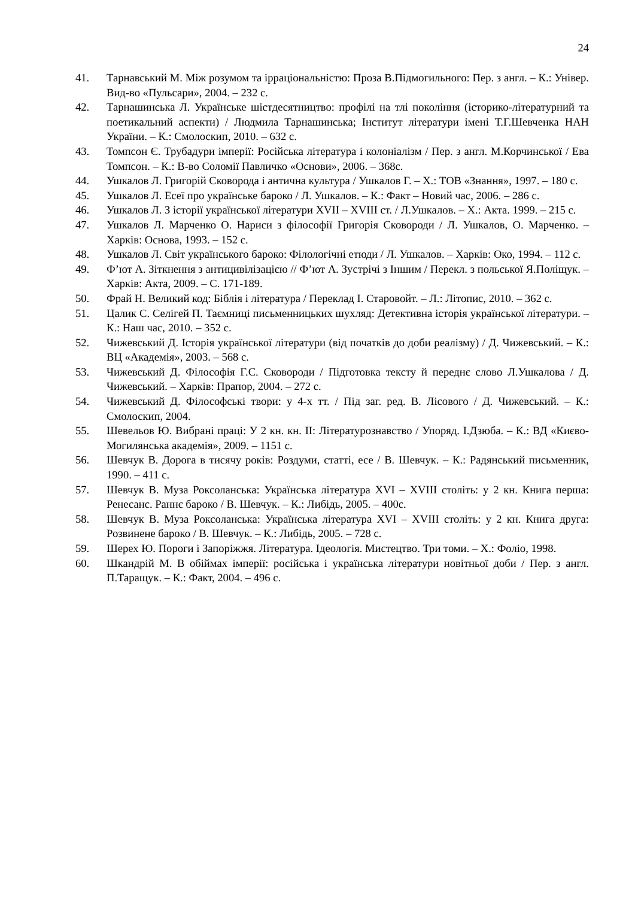24
41. Тарнавський М. Між розумом та ірраціональністю: Проза В.Підмогильного: Пер. з англ. – К.: Універ. Вид-во «Пульсари», 2004. – 232 с.
42. Тарнашинська Л. Українське шістдесятництво: профілі на тлі покоління (історико-літературний та поетикальний аспекти) / Людмила Тарнашинська; Інститут літератури імені Т.Г.Шевченка НАН України. – К.: Смолоскип, 2010. – 632 с.
43. Томпсон Є. Трубадури імперії: Російська література і колоніалізм / Пер. з англ. М.Корчинської / Ева Томпсон. – К.: В-во Соломії Павличко «Основи», 2006. – 368с.
44. Ушкалов Л. Григорій Сковорода і антична культура / Ушкалов Г. – Х.: ТОВ «Знання», 1997. – 180 с.
45. Ушкалов Л. Есеї про українське бароко / Л. Ушкалов. – К.: Факт – Новий час, 2006. – 286 с.
46. Ушкалов Л. З історії української літератури XVII – XVIII ст. / Л.Ушкалов. – Х.: Акта. 1999. – 215 с.
47. Ушкалов Л. Марченко О. Нариси з філософії Григорія Сковороди / Л. Ушкалов, О. Марченко. – Харків: Основа, 1993. – 152 с.
48. Ушкалов Л. Світ українського бароко: Філологічні етюди / Л. Ушкалов. – Харків: Око, 1994. – 112 с.
49. Ф’ют А. Зіткнення з антицивілізацією // Ф’ют А. Зустрічі з Іншим / Перекл. з польської Я.Поліщук. – Харків: Акта, 2009. – С. 171-189.
50. Фрай Н. Великий код: Біблія і література / Переклад І. Старовойт. – Л.: Літопис, 2010. – 362 с.
51. Цалик С. Селігей П. Таємниці письменницьких шухляд: Детективна історія української літератури. – К.: Наш час, 2010. – 352 с.
52. Чижевський Д. Історія української літератури (від початків до доби реалізму) / Д. Чижевський. – К.: ВЦ «Академія», 2003. – 568 с.
53. Чижевський Д. Філософія Г.С. Сковороди / Підготовка тексту й переднє слово Л.Ушкалова / Д. Чижевський. – Харків: Прапор, 2004. – 272 с.
54. Чижевський Д. Філософські твори: у 4-х тт. / Під заг. ред. В. Лісового / Д. Чижевський. – К.: Смолоскип, 2004.
55. Шевельов Ю. Вибрані праці: У 2 кн. кн. ІІ: Літературознавство / Упоряд. І.Дзюба. – К.: ВД «Києво-Могилянська академія», 2009. – 1151 с.
56. Шевчук В. Дорога в тисячу років: Роздуми, статті, есе / В. Шевчук. – К.: Радянський письменник, 1990. – 411 с.
57. Шевчук В. Муза Роксоланська: Українська література XVI – XVIII століть: у 2 кн. Книга перша: Ренесанс. Раннє бароко / В. Шевчук. – К.: Либідь, 2005. – 400с.
58. Шевчук В. Муза Роксоланська: Українська література XVI – XVIII століть: у 2 кн. Книга друга: Розвинене бароко / В. Шевчук. – К.: Либідь, 2005. – 728 с.
59. Шерех Ю. Пороги і Запоріжжя. Література. Ідеологія. Мистецтво. Три томи. – Х.: Фоліо, 1998.
60. Шкандрій М. В обіймах імперії: російська і українська літератури новітньої доби / Пер. з англ. П.Таращук. – К.: Факт, 2004. – 496 с.